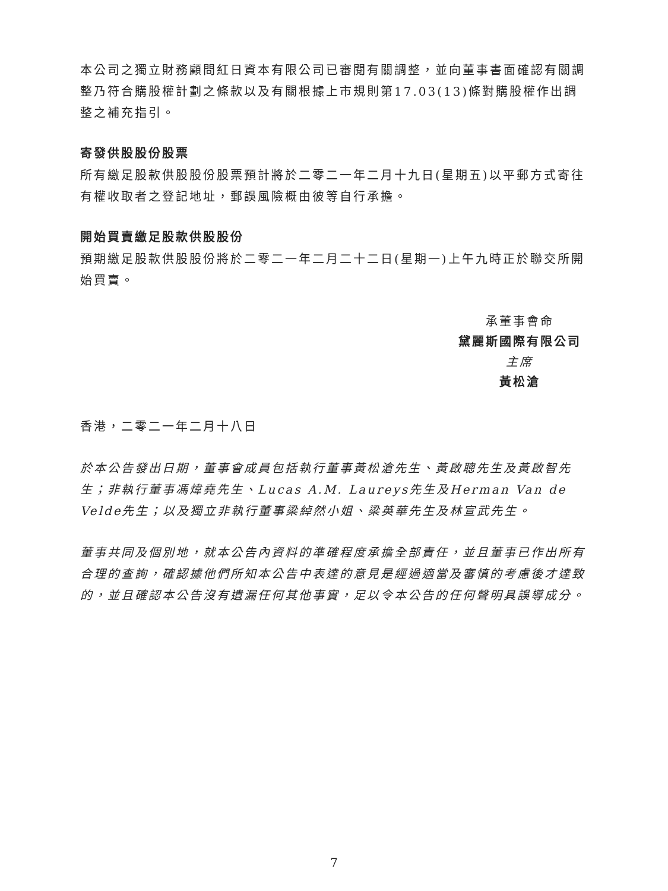本公司之獨立財務顧問紅日資本有限公司已審閱有關調整，並向董事書面確認有關調整乃符合購股權計劃之條款以及有關根據上市規則第17.03(13)條對購股權作出調整之補充指引。
寄發供股股份股票
所有繳足股款供股股份股票預計將於二零二一年二月十九日(星期五)以平郵方式寄往有權收取者之登記地址，郵誤風險概由彼等自行承擔。
開始買賣繳足股款供股股份
預期繳足股款供股股份將於二零二一年二月二十二日(星期一)上午九時正於聯交所開始買賣。
承董事會命
黛麗斯國際有限公司
主席
黃松滄
香港，二零二一年二月十八日
於本公告發出日期，董事會成員包括執行董事黃松滄先生、黃啟聰先生及黃啟智先生；非執行董事馮煒堯先生、Lucas A.M. Laureys先生及Herman Van de Velde先生；以及獨立非執行董事梁綽然小姐、梁英華先生及林宣武先生。
董事共同及個別地，就本公告內資料的準確程度承擔全部責任，並且董事已作出所有合理的查詢，確認據他們所知本公告中表達的意見是經過適當及審慎的考慮後才達致的，並且確認本公告沒有遺漏任何其他事實，足以令本公告的任何聲明具誤導成分。
7